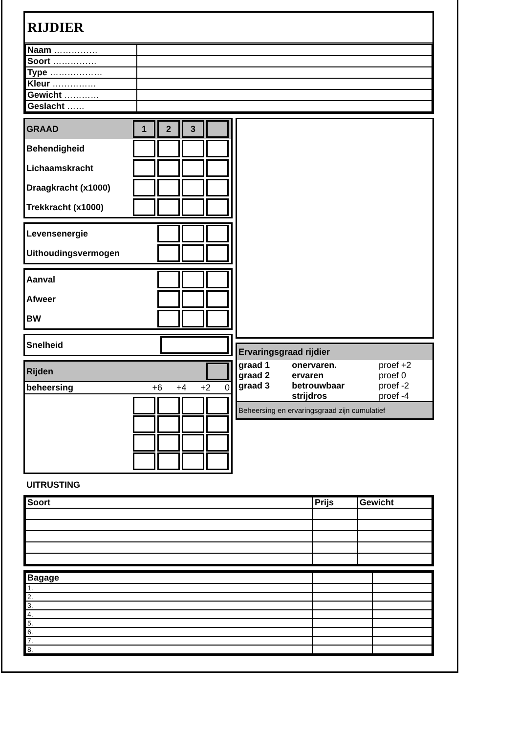RIJDIER
| Naam …………… | |
| Soort …………… | |
| Type ……………… | |
| Kleur …………… | |
| Gewicht ………… | |
| Geslacht …… | |
GRAAD 123
Behendigheid
Lichaamskracht
Draagkracht (x1000)
Trekkracht (x1000)
Levensenergie
Uithoudingsvermogen
Aanval
Afweer
BW
Snelheid
Rijden
beheersing +6 +4 +2 0
Ervaringsgraad rijdier
| graad 1 | onervaren. | proef +2 |
| graad 2 | ervaren | proef 0 |
| graad 3 | betrouwbaar | proef -2 |
| | strijdros | proef -4 |
Beheersing en ervaringsgraad zijn cumulatief
UITRUSTING
| Soort | Prijs | Gewicht |
| --- | --- | --- |
| Bagage | | |
| --- | --- | --- |
| 1. | | |
| 2. | | |
| 3. | | |
| 4. | | |
| 5. | | |
| 6. | | |
| 7. | | |
| 8. | | |